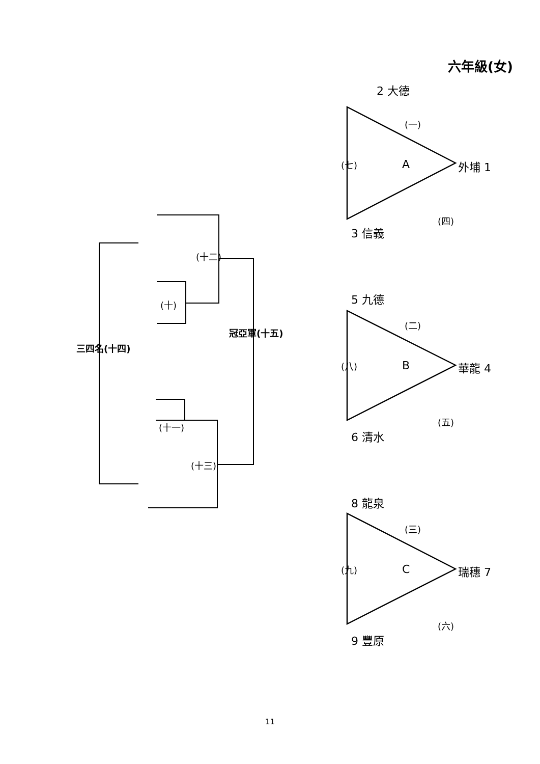(十二)
(十)
冠亞軍(十五)
三四名(十四)
(十一)
(十三)
六年級(女)
外埔 1
(一)
2 大德
A
(七)
(四)
3 信義
5 九德
(二)
華龍 4
B
(八)
(五)
6 清水
8 龍泉
(三)
瑞穗 7
C
(九)
(六)
9 豐原
11